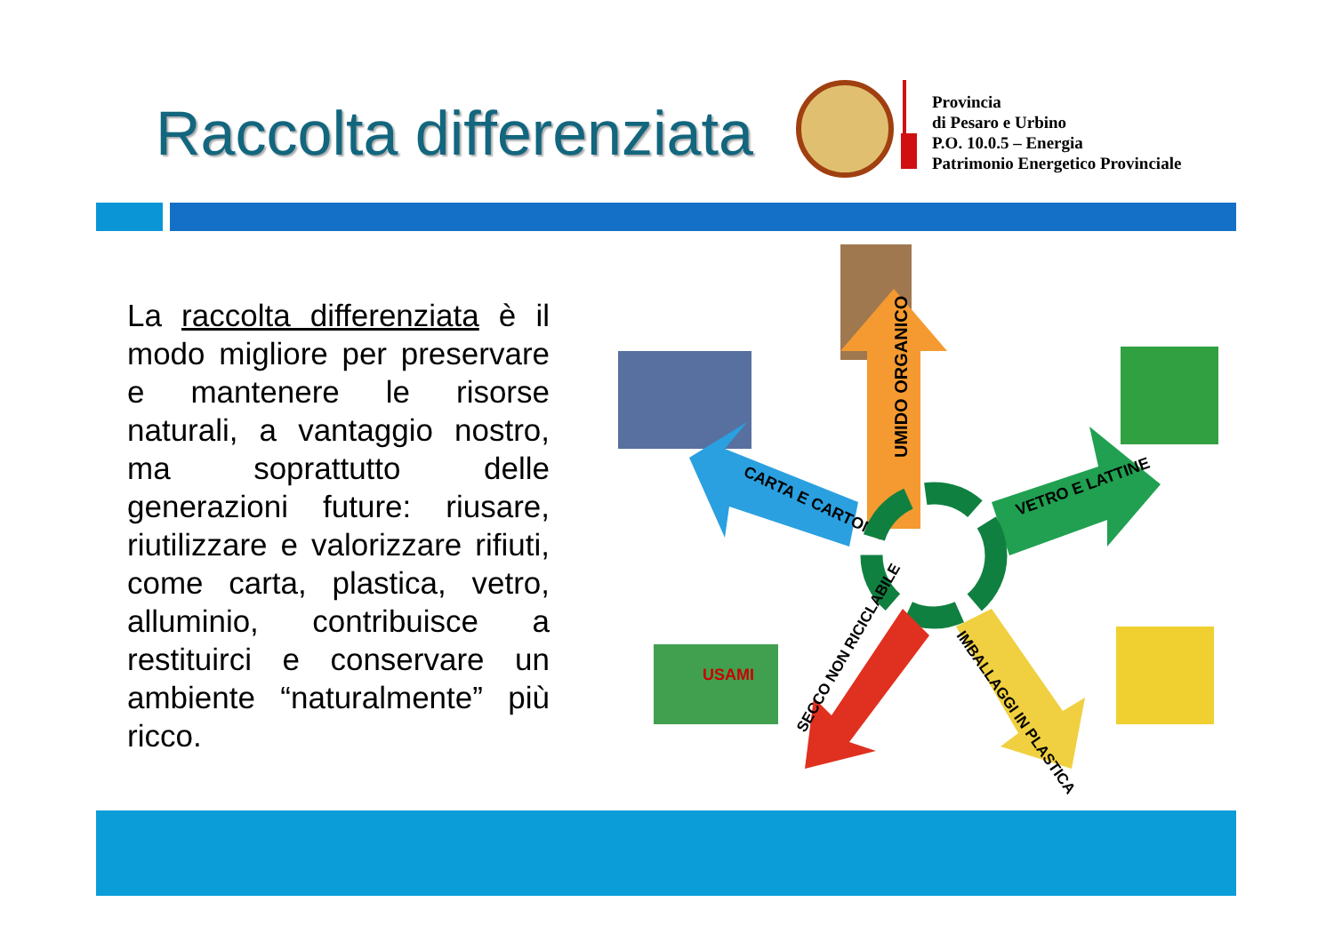Raccolta differenziata
Provincia
di Pesaro e Urbino
P.O. 10.0.5 – Energia
Patrimonio Energetico Provinciale
La raccolta differenziata è il modo migliore per preservare e mantenere le risorse naturali, a vantaggio nostro, ma soprattutto delle generazioni future: riusare, riutilizzare e valorizzare rifiuti, come carta, plastica, vetro, alluminio, contribuisce a restituirci e conservare un ambiente “naturalmente” più ricco.
UMIDO ORGANICO
CARTA E CARTONE
VETRO E LATTINE
USAMI
SECCO NON RICICLABILE
IMBALLAGGI IN PLASTICA